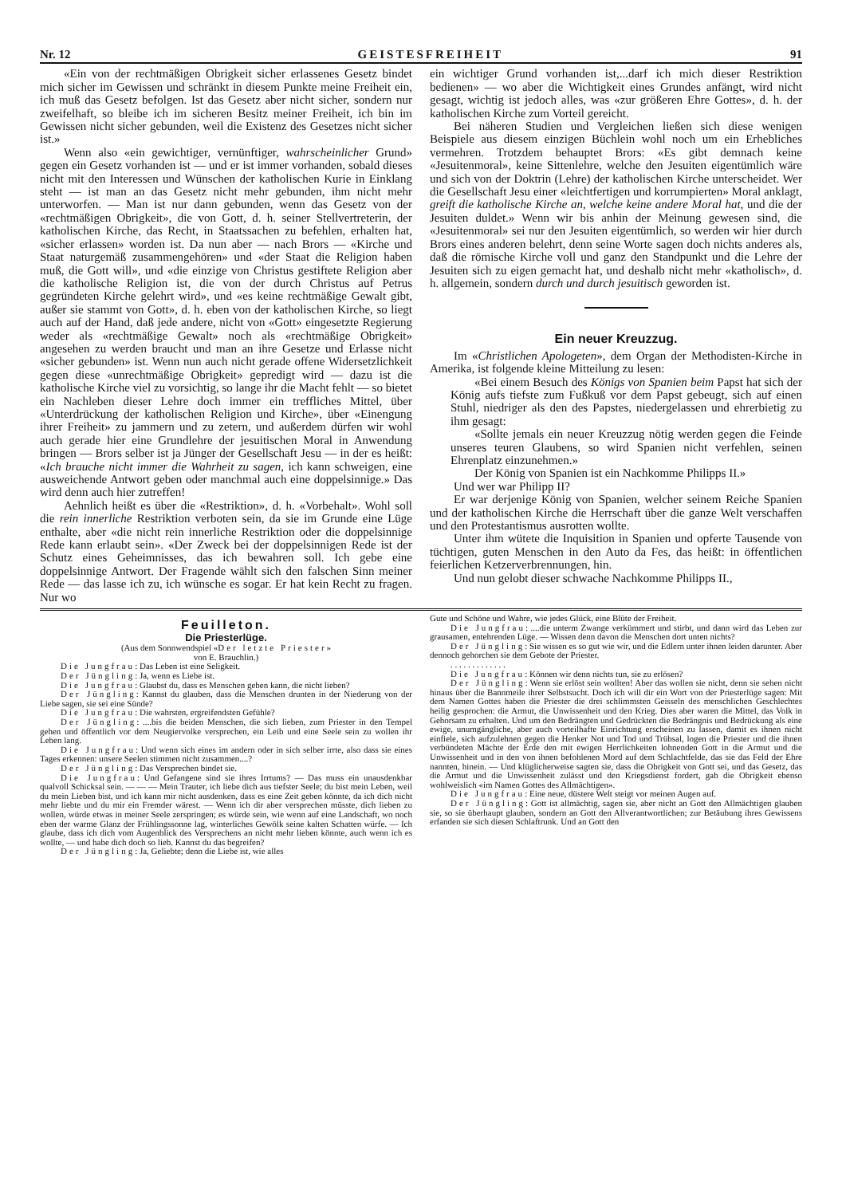Nr. 12 GEISTESFREIHEIT 91
«Ein von der rechtmäßigen Obrigkeit sicher erlassenes Gesetz bindet mich sicher im Gewissen und schränkt in diesem Punkte meine Freiheit ein, ich muß das Gesetz befolgen. Ist das Gesetz aber nicht sicher, sondern nur zweifelhaft, so bleibe ich im sicheren Besitz meiner Freiheit, ich bin im Gewissen nicht sicher gebunden, weil die Existenz des Gesetzes nicht sicher ist.»
Wenn also «ein gewichtiger, vernünftiger, wahrscheinlicher Grund» gegen ein Gesetz vorhanden ist — und er ist immer vorhanden, sobald dieses nicht mit den Interessen und Wünschen der katholischen Kurie in Einklang steht — ist man an das Gesetz nicht mehr gebunden, ihm nicht mehr unterworfen. — Man ist nur dann gebunden, wenn das Gesetz von der «rechtmäßigen Obrigkeit», die von Gott, d. h. seiner Stellvertreterin, der katholischen Kirche, das Recht, in Staatssachen zu befehlen, erhalten hat, «sicher erlassen» worden ist. Da nun aber — nach Brors — «Kirche und Staat naturgemäß zusammengehören» und «der Staat die Religion haben muß, die Gott will», und «die einzige von Christus gestiftete Religion aber die katholische Religion ist, die von der durch Christus auf Petrus gegründeten Kirche gelehrt wird», und «es keine rechtmäßige Gewalt gibt, außer sie stammt von Gott», d. h. eben von der katholischen Kirche, so liegt auch auf der Hand, daß jede andere, nicht von «Gott» eingesetzte Regierung weder als «rechtmäßige Gewalt» noch als «rechtmäßige Obrigkeit» angesehen zu werden braucht und man an ihre Gesetze und Erlasse nicht «sicher gebunden» ist. Wenn nun auch nicht gerade offene Widersetzlichkeit gegen diese «unrechtmäßige Obrigkeit» gepredigt wird — dazu ist die katholische Kirche viel zu vorsichtig, so lange ihr die Macht fehlt — so bietet ein Nachleben dieser Lehre doch immer ein treffliches Mittel, über «Unterdrückung der katholischen Religion und Kirche», über «Einengung ihrer Freiheit» zu jammern und zu zetern, und außerdem dürfen wir wohl auch gerade hier eine Grundlehre der jesuitischen Moral in Anwendung bringen — Brors selber ist ja Jünger der Gesellschaft Jesu — in der es heißt: «Ich brauche nicht immer die Wahrheit zu sagen, ich kann schweigen, eine ausweichende Antwort geben oder manchmal auch eine doppelsinnige.» Das wird denn auch hier zutreffen!
Aehnlich heißt es über die «Restriktion», d. h. «Vorbehalt». Wohl soll die rein innerliche Restriktion verboten sein, da sie im Grunde eine Lüge enthalte, aber «die nicht rein innerliche Restriktion oder die doppelsinnige Rede kann erlaubt sein». «Der Zweck bei der doppelsinnigen Rede ist der Schutz eines Geheimnisses, das ich bewahren soll. Ich gebe eine doppelsinnige Antwort. Der Fragende wählt sich den falschen Sinn meiner Rede — das lasse ich zu, ich wünsche es sogar. Er hat kein Recht zu fragen. Nur wo
ein wichtiger Grund vorhanden ist,...darf ich mich dieser Restriktion bedienen» — wo aber die Wichtigkeit eines Grundes anfängt, wird nicht gesagt, wichtig ist jedoch alles, was «zur größeren Ehre Gottes», d. h. der katholischen Kirche zum Vorteil gereicht.
Bei näheren Studien und Vergleichen ließen sich diese wenigen Beispiele aus diesem einzigen Büchlein wohl noch um ein Erhebliches vermehren. Trotzdem behauptet Brors: «Es gibt demnach keine «Jesuitenmoral», keine Sittenlehre, welche den Jesuiten eigentümlich wäre und sich von der Doktrin (Lehre) der katholischen Kirche unterscheidet. Wer die Gesellschaft Jesu einer «leichtfertigen und korrumpierten» Moral anklagt, greift die katholische Kirche an, welche keine andere Moral hat, und die der Jesuiten duldet.» Wenn wir bis anhin der Meinung gewesen sind, die «Jesuitenmoral» sei nur den Jesuiten eigentümlich, so werden wir hier durch Brors eines anderen belehrt, denn seine Worte sagen doch nichts anderes als, daß die römische Kirche voll und ganz den Standpunkt und die Lehre der Jesuiten sich zu eigen gemacht hat, und deshalb nicht mehr «katholisch», d. h. allgemein, sondern durch und durch jesuitisch geworden ist.
Ein neuer Kreuzzug.
Im «Christlichen Apologeten», dem Organ der Methodisten-Kirche in Amerika, ist folgende kleine Mitteilung zu lesen:
«Bei einem Besuch des Königs von Spanien beim Papst hat sich der König aufs tiefste zum Fußkuß vor dem Papst gebeugt, sich auf einen Stuhl, niedriger als den des Papstes, niedergelassen und ehrerbietig zu ihm gesagt:
«Sollte jemals ein neuer Kreuzzug nötig werden gegen die Feinde unseres teuren Glaubens, so wird Spanien nicht verfehlen, seinen Ehrenplatz einzunehmen.»
Der König von Spanien ist ein Nachkomme Philipps II.»
Und wer war Philipp II?
Er war derjenige König von Spanien, welcher seinem Reiche Spanien und der katholischen Kirche die Herrschaft über die ganze Welt verschaffen und den Protestantismus ausrotten wollte.
Unter ihm wütete die Inquisition in Spanien und opferte Tausende von tüchtigen, guten Menschen in den Auto da Fes, das heißt: in öffentlichen feierlichen Ketzerverbrennungen, hin.
Und nun gelobt dieser schwache Nachkomme Philipps II.,
Feuilleton.
Die Priesterlüge.
(Aus dem Sonnwendspiel «Der letzte Priester»
von E. Brauchlin.)
Die Jungfrau: Das Leben ist eine Seligkeit.
Der Jüngling: Ja, wenn es Liebe ist.
Die Jungfrau: Glaubst du, dass es Menschen geben kann, die nicht lieben?
Der Jüngling: Kannst du glauben, dass die Menschen drunten in der Niederung von der Liebe sagen, sie sei eine Sünde?
Die Jungfrau: Die wahrsten, ergreifendsten Gefühle?
Der Jüngling: ....bis die beiden Menschen, die sich lieben, zum Priester in den Tempel gehen und öffentlich vor dem Neugiervolke versprechen, ein Leib und eine Seele sein zu wollen ihr Leben lang.
Die Jungfrau: Und wenn sich eines im andern oder in sich selber irrte, also dass sie eines Tages erkennen: unsere Seelen stimmen nicht zusammen....?
Der Jüngling: Das Versprechen bindet sie.
Die Jungfrau: Und Gefangene sind sie ihres Irrtums? — Das muss ein unausdenkbar qualvoll Schicksal sein. — — — Mein Trauter, ich liebe dich aus tiefster Seele; du bist mein Leben, weil du mein Lieben bist, und ich kann mir nicht ausdenken, dass es eine Zeit geben könnte, da ich dich nicht mehr liebte und du mir ein Fremder wärest. — Wenn ich dir aber versprechen müsste, dich lieben zu wollen, würde etwas in meiner Seele zerspringen; es würde sein, wie wenn auf eine Landschaft, wo noch eben der warme Glanz der Frühlingssonne lag, winterliches Gewölk seine kalten Schatten würfe. — Ich glaube, dass ich dich vom Augenblick des Versprechens an nicht mehr lieben könnte, auch wenn ich es wollte, — und habe dich doch so lieb. Kannst du das begreifen?
Der Jüngling: Ja, Geliebte; denn die Liebe ist, wie alles
Gute und Schöne und Wahre, wie jedes Glück, eine Blüte der Freiheit.
Die Jungfrau: ....die unterm Zwange verkümmert und stirbt, und dann wird das Leben zur grausamen, entehrenden Lüge. — Wissen denn davon die Menschen dort unten nichts?
Der Jüngling: Sie wissen es so gut wie wir, und die Edlern unter ihnen leiden darunter. Aber dennoch gehorchen sie dem Gebote der Priester.
. . . . . . . . . . . . .
Die Jungfrau: Können wir denn nichts tun, sie zu erlösen?
Der Jüngling: Wenn sie erlöst sein wollten! Aber das wollen sie nicht, denn sie sehen nicht hinaus über die Bannmeile ihrer Selbstsucht. Doch ich will dir ein Wort von der Priesterlüge sagen: Mit dem Namen Gottes haben die Priester die drei schlimmsten Geisseln des menschlichen Geschlechtes heilig gesprochen: die Armut, die Unwissenheit und den Krieg. Dies aber waren die Mittel, das Volk in Gehorsam zu erhalten. Und um den Bedrängten und Gedrückten die Bedrängnis und Bedrückung als eine ewige, unumgängliche, aber auch vorteilhafte Einrichtung erscheinen zu lassen, damit es ihnen nicht einfiele, sich aufzulehnen gegen die Henker Not und Tod und Trübsal, logen die Priester und die ihnen verbündeten Mächte der Erde den mit ewigen Herrlichkeiten lohnenden Gott in die Armut und die Unwissenheit und in den von ihnen befohlenen Mord auf dem Schlachtfelde, das sie das Feld der Ehre nannten, hinein. — Und klüglicherweise sagten sie, dass die Obrigkeit von Gott sei, und das Gesetz, das die Armut und die Unwissenheit zulässt und den Kriegsdienst fordert, gab die Obrigkeit ebenso wohlweislich «im Namen Gottes des Allmächtigen».
Die Jungfrau: Eine neue, düstere Welt steigt vor meinen Augen auf.
Der Jüngling: Gott ist allmächtig, sagen sie, aber nicht an Gott den Allmächtigen glauben sie, so sie überhaupt glauben, sondern an Gott den Allverantwortlichen; zur Betäubung ihres Gewissens erfanden sie sich diesen Schlaftrunk. Und an Gott den